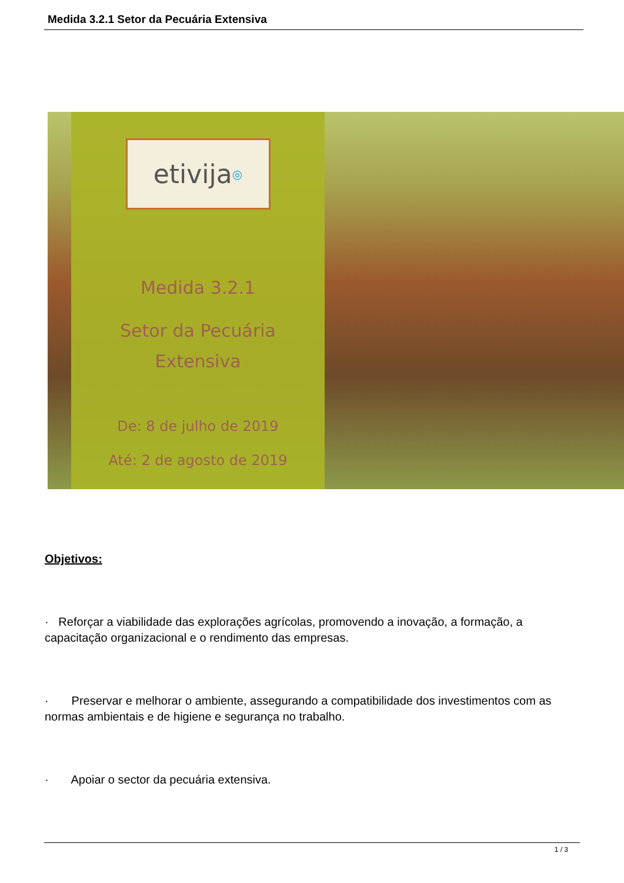Medida 3.2.1 Setor da Pecuária Extensiva
etivija<sup>◎</sup>
Medida 3.2.1
Setor da Pecuária
Extensiva
De: 8 de julho de 2019
Até: 2 de agosto de 2019
Objetivos:
· Reforçar a viabilidade das explorações agrícolas, promovendo a inovação, a formação, a capacitação organizacional e o rendimento das empresas.
· Preservar e melhorar o ambiente, assegurando a compatibilidade dos investimentos com as normas ambientais e de higiene e segurança no trabalho.
· Apoiar o sector da pecuária extensiva.
1 / 3